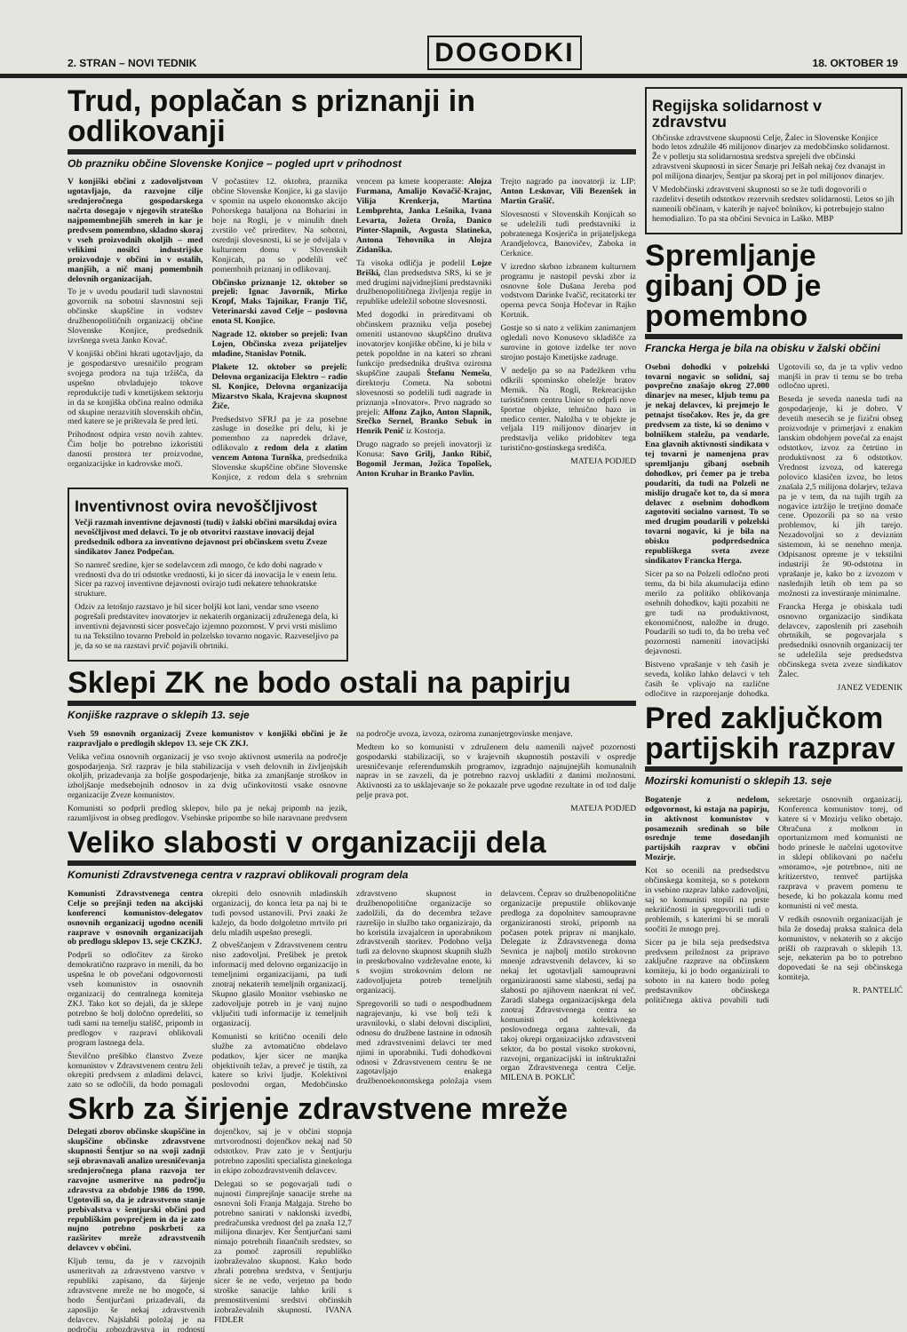2. STRAN – NOVI TEDNIK DOGODKI 18. OKTOBER 19
Trud, poplačan s priznanji in odlikovanji
Ob prazniku občine Slovenske Konjice – pogled uprt v prihodnost
V konjiški občini z zadovoljstvom ugotavljajo, da razvojne cilje srednjeročnega gospodarskega načrta dosegajo v njegovih strateško najpomembnejših smereh in kar je predvsem pomembno, skladno skoraj v vseh proizvodnih okoljih – med velikimi nosilci industrijske proizvodnje v občini in v ostalih, manjših, a nič manj pomembnih delovnih organizacijah.
To je v uvodu poudaril tudi slavnostni govornik na sobotni slavnostni seji občinske skupščine in vodstev družbenopolitičnih organizacij občine Slovenske Konjice, predsednik izvršnega sveta Janko Kovač.
V konjiški občini hkrati ugotavljajo, da je gospodarstvo uresničilo program svojega prodora na tuja tržišča, da uspešno obvladujejo tokove reprodukcije tudi v kmetijskem sektorju in da se konjiška občina realno odmika od skupine nerazvitih slovenskih občin, med katere se je prištevala še pred leti.
Prihodnost odpira vrsto novih zahtev. Čim bolje bo potrebno izkoristiti danosti prostora ter proizvodne, organizacijske in kadrovske moči.
V počastitev 12. oktobra, praznika občine Slovenske Konjice, ki ga slavijo v spomin na uspelo ekonomsko akcijo Pohorskega bataljona na Boharini in boje na Rogli, je v minulih dneh zvrstilo več prireditev. Na sobotni, osrednji slovesnosti, ki se je odvijala v kulturnem domu v Slovenskih Konjicah, pa so podelili več pomembnih priznanj in odlikovanj.
Občinsko priznanje 12. oktober so prejeli: Ignac Javornik, Mirko Kropf, Maks Tajnikar, Franjo Tič, Veterinarski zavod Celje – poslovna enota Sl. Konjice.
Nagrade 12. oktober so prejeli: Ivan Lojen, Občinska zveza prijateljev mladine, Stanislav Potnik.
Plakete 12. oktober so prejeli: Delovna organizacija Elektro – radio Sl. Konjice, Delovna organizacija Mizarstvo Skala, Krajevna skupnost Žiče.
Predsedstvo SFRJ pa je za posebne zasluge in dosežke pri delu, ki je pomembno za napredek države, odlikovalo z redom dela z zlatim vencem Antona Turnška, predsednika Slovenske skupščine občine Slovenske Konjice, z redom dela s srebrnim vencem pa kmete kooperante: Alojza Furmana, Amalijo Kovačič-Krajnc, Vilija Krenkerja, Martina Lembprehta, Janka Lešnika, Ivana Levarta, Jožeta Oroža, Danico Pinter-Slapnik, Avgusta Slatineka, Antona Tehovnika in Alojza Zidanška.
Ta visoka odličja je podelil Lojze Briški, član predsedstva SRS, ki se je med drugimi najvidnejšimi predstavniki družbenopolitičnega življenja regije in republike udeležil sobotne slovesnosti.
Med dogodki in prireditvami ob občinskem prazniku velja posebej omeniti ustanovno skupščino društva inovatorjev konjiške občine, ki je bila v petek popoldne in na kateri so zbrani funkcijo predsednika društva oziroma skupščine zaupali Štefanu Nemešu, direktorju Cometa. Na sobotni slovesnosti so podelili tudi nagrade in priznanja »Inovator«. Prvo nagrado so prejeli: Alfonz Zajko, Anton Slapnik, Srečko Sernel, Branko Sebuk in Henrik Penič iz Kostorja.
Drugo nagrado so prejeli inovatorji iz Konusa: Savo Grilj, Janko Ribič, Bogomil Jerman, Jožica Topolšek, Anton Kruhar in Branko Pavlin.
Trejto nagrado pa inovatorji iz LIP: Anton Leskovar, Vili Bezenšek in Martin Grašič.
Slovesnosti v Slovenskih Konjicah so se udeležili tudi predstavniki iz pobratenega Kosjeriča in prijateljskega Arandjelovca, Banovičev, Zaboka in Cerknice.
V izredno skrbno izbranem kulturnem programu je nastopil pevski zbor iz osnovne šole Dušana Jereba pod vodstvom Darinke Ivačič, recitatorki ter operna pevca Sonja Hočevar in Rajko Kortnik.
Gostje so si nato z velikim zanimanjem ogledali novo Konusovo skladišče za surovine in gotove izdelke ter novo strojno postajo Kmetijske zadruge.
V nedeljo pa so na Padežkem vrhu odkrili spominsko obeležje bratov Mernik. Na Rogli, Rekreacijsko turističnem centru Unior so odprli nove športne objekte, tehnično bazo in medico center. Naložba v te objekte je veljala 119 milijonov dinarjev in predstavlja veliko pridobitev tega turistično-gostinskega središča.
MATEJA PODJED
Inventivnost ovira nevoščljivost
Večji razmah inventivne dejavnosti (tudi) v žalski občini marsikdaj ovira nevoščljivost med delavci. To je ob otvoritvi razstave inovacij dejal predsednik odbora za inventivno dejavnost pri občinskem svetu Zveze sindikatov Janez Podpečan.
So namreč sredine, kjer se sodelavcem zdi mnogo, če kdo dobi nagrado v vrednosti dva do tri odstotke vrednosti, ki jo sicer dá inovacija le v enem letu. Sicer pa razvoj inventivne dejavnosti ovirajo tudi nekatere tehnokratske strukture.
Odziv za letošnjo razstavo je bil sicer boljši kot lani, vendar smo vseeno pogrešali predstavitev inovatorjev iz nekaterih organizacij združenega dela, ki inventivni dejavnosti sicer posvečajo izjemno pozornost. V prvi vrsti mislimo tu na Tekstilno tovarno Prebold in polzelsko tovarno nogavic. Razveseljivo pa je, da so se na razstavi prvič pojavili obrtniki.
Sklepi ZK ne bodo ostali na papirju
Konjiške razprave o sklepih 13. seje
Vseh 59 osnovnih organizacij Zveze komunistov v konjiški občini je že razpravljalo o predlogih sklepov 13. seje CK ZKJ.
Velika večina osnovnih organizacij je vso svojo aktivnost usmerila na področje gospodarjenja. Srž razprav je bila stabilizacija v vseh delovnih in življenjskih okoljih, prizadevanja za boljše gospodarjenje, bitka za zmanjšanje stroškov in izboljšanje medsebojnih odnosov in za dvig učinkovitosti vsake osnovne organizacije Zveze komunistov.
Komunisti so podprli predlog sklepov, bilo pa je nekaj pripomb na jezik, razumljivost in obseg predlogov. Vsebinske pripombe so bile naravnane predvsem na področje uvoza, izvoza, oziroma zunanjetrgovinske menjave.
Medtem ko so komunisti v združenem delu namenili največ pozornosti gospodarski stabilizaciji, so v krajevnih skupnostih postavili v ospredje uresničevanje referendumskih programov, izgradnjo najnujnejših komunalnih naprav in se zavzeli, da je potrebno razvoj uskladiti z danimi možnostmi. Aktivnosti za to usklajevanje so že pokazale prve ugodne rezultate in od tod dalje pelje prava pot.
MATEJA PODJED
Veliko slabosti v organizaciji dela
Komunisti Zdravstvenega centra v razpravi oblikovali program dela
Komunisti Zdravstvenega centra Celje so prejšnji teden na akcijski konferenci komunistov-delegatov osnovnih organizacij ugodno ocenili razprave v osnovnih organizacijah ob predlogu sklepov 13. seje CKZKJ.
Podprli so odločitev za široko demokratično razpravo in menili, da bo uspešna le ob povečani odgovornosti vseh komunistov in osnovnih organizacij do centralnega komiteja ZKJ. Tako kot so dejali, da je sklepe potrebno še bolj določno opredeliti, so tudi sami na temelju stališč, pripomb in predlogov v razpravi oblikovali program lastnega dela.
Številčno prešibko članstvo Zveze komunistov v Zdravstvenem centru želi okrepiti predvsem z mladimi delavci, zato so se odločili, da bodo pomagali okrepiti delo osnovnih mladinskih organizacij, do konca leta pa naj bi te tudi povsod ustanovili. Prvi znaki že kažejo, da bodo dolgoletno mrtvilo pri delu mladih uspešno presegli.
Z obveščanjem v Zdravstvenem centru niso zadovoljni. Prešibek je pretok informacij med delovno organizacijo in temeljnimi organizacijami, pa tudi znotraj nekaterih temeljnih organizacij. Skupno glasilo Monitor vsebinsko ne zadovoljuje potreb in je vanj nujno vključiti tudi informacije iz temeljnih organizacij.
Komunisti so kritično ocenili delo službe za avtomatično obdelavo podatkov, kjer sicer ne manjka objektivnih težav, a preveč je tistih, za katere so krivi ljudje. Kolektivni poslovodni organ, Medobčinsko zdravstveno skupnost in družbenopolitične organizacije so zadolžili, da do decembra težave razrešijo in službo tako organizirajo, da bo koristila izvajalcem in uporabnikom zdravstvenih storitev. Podobno velja tudi za delovno skupnost skupnih služb in preskrbovalno vzdrževalne enote, ki s svojim strokovnim delom ne zadovoljujeta potreb temeljnih organizacij.
Spregovorili so tudi o nespodbudnem nagrajevanju, ki vse bolj teži k uravnilovki, o slabi delovni disciplini, odnosu do družbene lastnine in odnosih med zdravstvenimi delavci ter med njimi in uporabniki. Tudi dohodkovni odnosi v Zdravstvenem centru še ne zagotavljajo enakega družbenoekonomskega položaja vsem delavcem. Čeprav so družbenopolitične organizacije prepustile oblikovanje predloga za dopolnitev samoupravne organiziranosti stroki, pripomb na počasen potek priprav ni manjkalo. Delegate iz Zdravstvenega doma Sevnica je najbolj motilo strokovno mnenje zdravstvenih delavcev, ki so nekaj let ugotavljali samoupravni organiziranosti same slabosti, sedaj pa slabosti po njihovem naenkrat ni več. Zaradi slabega organizacijskega dela znotraj Zdravstvenega centra so komunisti od kolektivnega poslovodnega organa zahtevali, da takoj okrepi organizacijsko zdravstveni sektor, da bo postal visoko strokovni, razvojni, organizacijski in inštruktažni organ Zdravstvenega centra Celje. MILENA B. POKLIČ
Skrb za širjenje zdravstvene mreže
Delegati zborov občinske skupščine in skupščine občinske zdravstvene skupnosti Šentjur so na svoji zadnji seji obravnavali analizo uresničevanja srednjeročnega plana razvoja ter razvojne usmeritve na področju zdravstva za obdobje 1986 do 1990. Ugotovili so, da je zdravstveno stanje prebivalstva v šentjurski občini pod republiškim povprečjem in da je zato nujno potrebno poskrbeti za razširitev mreže zdravstvenih delavcev v občini.
Kljub temu, da je v razvojnih usmeritvah za zdravstveno varstvo v republiki zapisano, da širjenje zdravstvene mreže ne bo mogoče, si bodo Šentjurčani prizadevali, da zaposlijo še nekaj zdravstvenih delavcev. Najslabši položaj je na področju zobozdravstva in rodnosti dojenčkov, saj je v občini stopnja mrtvorodnosti dojenčkov nekaj nad 50 odstotkov. Prav zato je v Šentjurju potrebno zaposliti specialista ginekologa in ekipo zobozdravstvenih delavcev.
Delegati so se pogovarjali tudi o nujnosti čimprejšnje sanacije strehe na osnovni šoli Franja Malgaja. Streho bo potrebno sanirati v naklonski izvedbi, predračunska vrednost del pa znaša 12,7 milijona dinarjev. Ker Šentjurčani sami nimajo potrebnih finančnih sredstev, so za pomoč zaprosili republiško izobraževalno skupnost. Kako bodo zbrali potrebna sredstva, v Šentjurju sicer še ne vedo, verjetno pa bodo stroške sanacije lahko krili s premostitvenimi sredstvi občinskih izobraževalnih skupnosti. IVANA FIDLER
Regijska solidarnost v zdravstvu
Občinske zdravstvene skupnosti Celje, Žalec in Slovenske Konjice bodo letos združile 46 milijonov dinarjev za medobčinsko solidarnost. Že v polletju sta solidarnostna sredstva sprejeli dve občinski zdravstveni skupnosti in sicer Šmarje pri Jelšah nekaj čez dvanajst in pol milijona dinarjev, Šentjur pa skoraj pet in pol milijonov dinarjev.
V Medobčinski zdravstveni skupnosti so se že tudi dogovorili o razdelitvi desetih odstotkov rezervnih sredstev solidarnosti. Letos so jih namenili občinam, v katerih je največ bolnikov, ki potrebujejo stalno hemodializo. To pa sta občini Sevnica in Laško. MBP
Spremljanje gibanj OD je pomembno
Francka Herga je bila na obisku v žalski občini
Osebni dohodki v polzelski tovarni nogavic so solidni, saj povprečno znašajo okrog 27.000 dinarjev na mesec, kljub temu pa je nekaj delavcev, ki prejmejo le petnajst tisočakov. Res je, da gre predvsem za tiste, ki so denimo v bolniškem staležu, pa vendarle. Ena glavnih aktivnosti sindikata v tej tovarni je namenjena prav spremljanju gibanj osebnih dohodkov, pri čemer pa je treba poudariti, da tudi na Polzeli ne mislijo drugače kot to, da si mora delavec z osebnim dohodkom zagotoviti socialno varnost. To so med drugim poudarili v polzelski tovarni nogavic, ki je bila na obisku podpredsednica republiškega sveta zveze sindikatov Francka Herga.
Sicer pa so na Polzeli odločno proti temu, da bi bila akumulacija edino merilo za politiko oblikovanja osebnih dohodkov, kajti pozabiti ne gre tudi na produktivnost, ekonomičnost, naložbe in drugo. Poudarili so tudi to, da bo treba več pozornosti nameniti inovacijski dejavnosti.
Bistveno vprašanje v teh časih je seveda, koliko lahko delavci v teh časih še vplivajo na različne odločitve in razporejanje dohodka. Ugotovili so, da je ta vpliv vedno manjši in prav ti temu se bo treba odločno upreti.
Beseda je seveda nanesla tudi na gospodarjenje, ki je dobro. V devetih mesecih se je fizični obseg proizvodnje v primerjavi z enakim lanskim obdobjem povečal za enajst odstotkov, izvoz za četrtino in produktivnost za 6 odstotkov. Vrednost izvoza, od katerega polovico klasičen izvoz, bo letos znašala 2,5 milijona dolarjev, težava pa je v tem, da na tujih trgih za nogavice iztržijo le tretjino domače cene. Opozorili pa so na vrsto problemov, ki jih tarejo. Nezadovoljni so z deviznim sistemom, ki se nenehno menja. Odpisanost opreme je v tekstilni industriji že 90-odstotna in vprašanje je, kako bo z izvozom v naslednjih letih ob tem pa so možnosti za investiranje minimalne.
Francka Herga je obiskala tudi osnovno organizacijo sindikata delavcev, zaposlenih pri zasebnih obrtnikih, se pogovarjala s predsedniki osnovnih organizacij ter se udeležila seje predsedstva občinskega sveta zveze sindikatov Žalec.
JANEZ VEDENIK
Pred zaključkom partijskih razprav
Mozirski komunisti o sklepih 13. seje
Bogatenje z nedelom, odgovornost, ki ostaja na papirju, in aktivnost komunistov v posameznih sredinah so bile osrednje teme dosedanjih partijskih razprav v občini Mozirje.
Kot so ocenili na predsedstvu občinskega komiteja, so s potekom in vsebino razprav lahko zadovoljni, saj so komunisti stopili na prste nekritičnosti in spregovorili tudi o problemih, s katerimi bi se morali soočiti že mnogo prej.
Sicer pa je bila seja predsedstva predvsem priložnost za pripravo zaključne razprave na občinskem komiteju, ki jo bodo organizirali to soboto in na katero bodo poleg predstavnikov občinskega političnega aktiva povabili tudi sekretarje osnovnih organizacij. Konferenca komunistov torej, od katere si v Mozirju veliko obetajo. Obračuna z molkom in oportunizmom med komunisti ne bodo prinesle le načelni ugotovitve in sklepi oblikovani po načelu »moramo«, »je potrebno«, niti ne kritizerstvo, temveč partijska razprava v pravem pomenu te besede, ki bo pokazala komu med komunisti ni več mesta.
V redkih osnovnih organizacijah je bila že dosedaj praksa stalnica dela komunistov, v nekaterih so z akcijo prišli ob razpravah o sklepih 13. seje, nekaterim pa bo to potrebno dopovedati še na seji občinskega komiteja.
R. PANTELIĆ